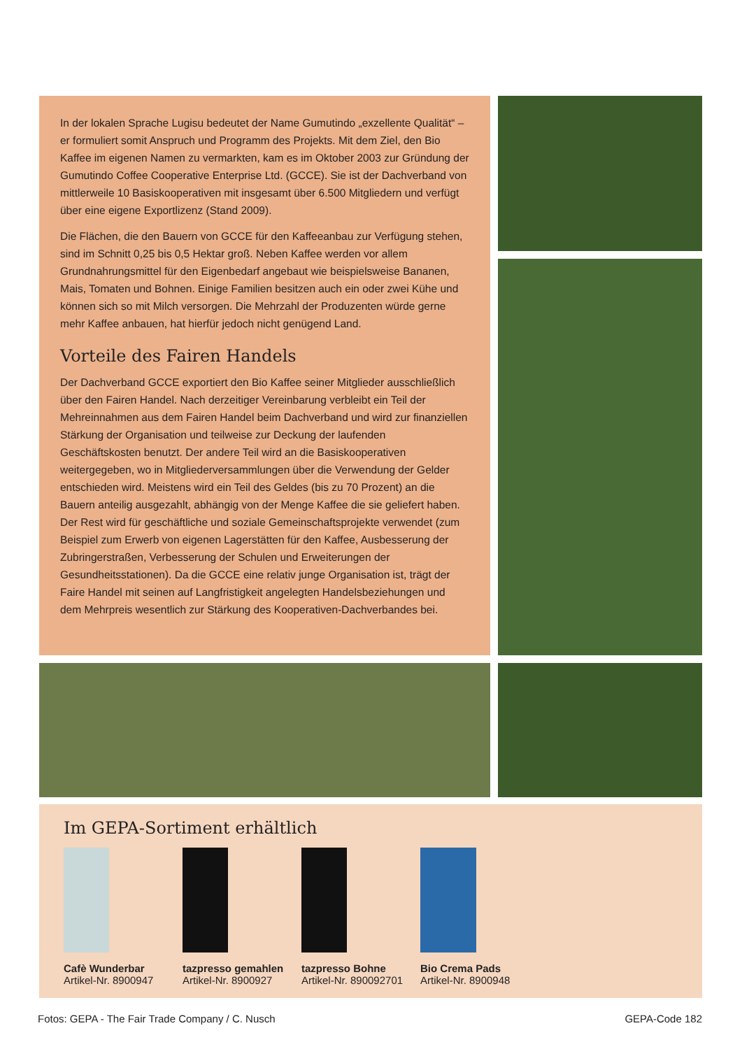In der lokalen Sprache Lugisu bedeutet der Name Gumutindo „exzellente Qualität“ – er formuliert somit Anspruch und Programm des Projekts. Mit dem Ziel, den Bio Kaffee im eigenen Namen zu vermarkten, kam es im Oktober 2003 zur Gründung der Gumutindo Coffee Cooperative Enterprise Ltd. (GCCE). Sie ist der Dachverband von mittlerweile 10 Basiskooperativen mit insgesamt über 6.500 Mitgliedern und verfügt über eine eigene Exportlizenz (Stand 2009).
Die Flächen, die den Bauern von GCCE für den Kaffeeanbau zur Verfügung stehen, sind im Schnitt 0,25 bis 0,5 Hektar groß. Neben Kaffee werden vor allem Grundnahrungsmittel für den Eigenbedarf angebaut wie beispielsweise Bananen, Mais, Tomaten und Bohnen. Einige Familien besitzen auch ein oder zwei Kühe und können sich so mit Milch versorgen. Die Mehrzahl der Produzenten würde gerne mehr Kaffee anbauen, hat hierfür jedoch nicht genügend Land.
Vorteile des Fairen Handels
Der Dachverband GCCE exportiert den Bio Kaffee seiner Mitglieder ausschließlich über den Fairen Handel. Nach derzeitiger Vereinbarung verbleibt ein Teil der Mehreinnahmen aus dem Fairen Handel beim Dachverband und wird zur finanziellen Stärkung der Organisation und teilweise zur Deckung der laufenden Geschäftskosten benutzt. Der andere Teil wird an die Basiskooperativen weitergegeben, wo in Mitgliederversammlungen über die Verwendung der Gelder entschieden wird. Meistens wird ein Teil des Geldes (bis zu 70 Prozent) an die Bauern anteilig ausgezahlt, abhängig von der Menge Kaffee die sie geliefert haben. Der Rest wird für geschäftliche und soziale Gemeinschaftsprojekte verwendet (zum Beispiel zum Erwerb von eigenen Lagerstätten für den Kaffee, Ausbesserung der Zubringerstraßen, Verbesserung der Schulen und Erweiterungen der Gesundheitsstationen). Da die GCCE eine relativ junge Organisation ist, trägt der Faire Handel mit seinen auf Langfristigkeit angelegten Handelsbeziehungen und dem Mehrpreis wesentlich zur Stärkung des Kooperativen-Dachverbandes bei.
Im GEPA-Sortiment erhältlich
Cafè Wunderbar
Artikel-Nr. 8900947
tazpresso gemahlen
Artikel-Nr. 8900927
tazpresso Bohne
Artikel-Nr. 890092701
Bio Crema Pads
Artikel-Nr. 8900948
Fotos: GEPA - The Fair Trade Company / C. Nusch GEPA-Code 182